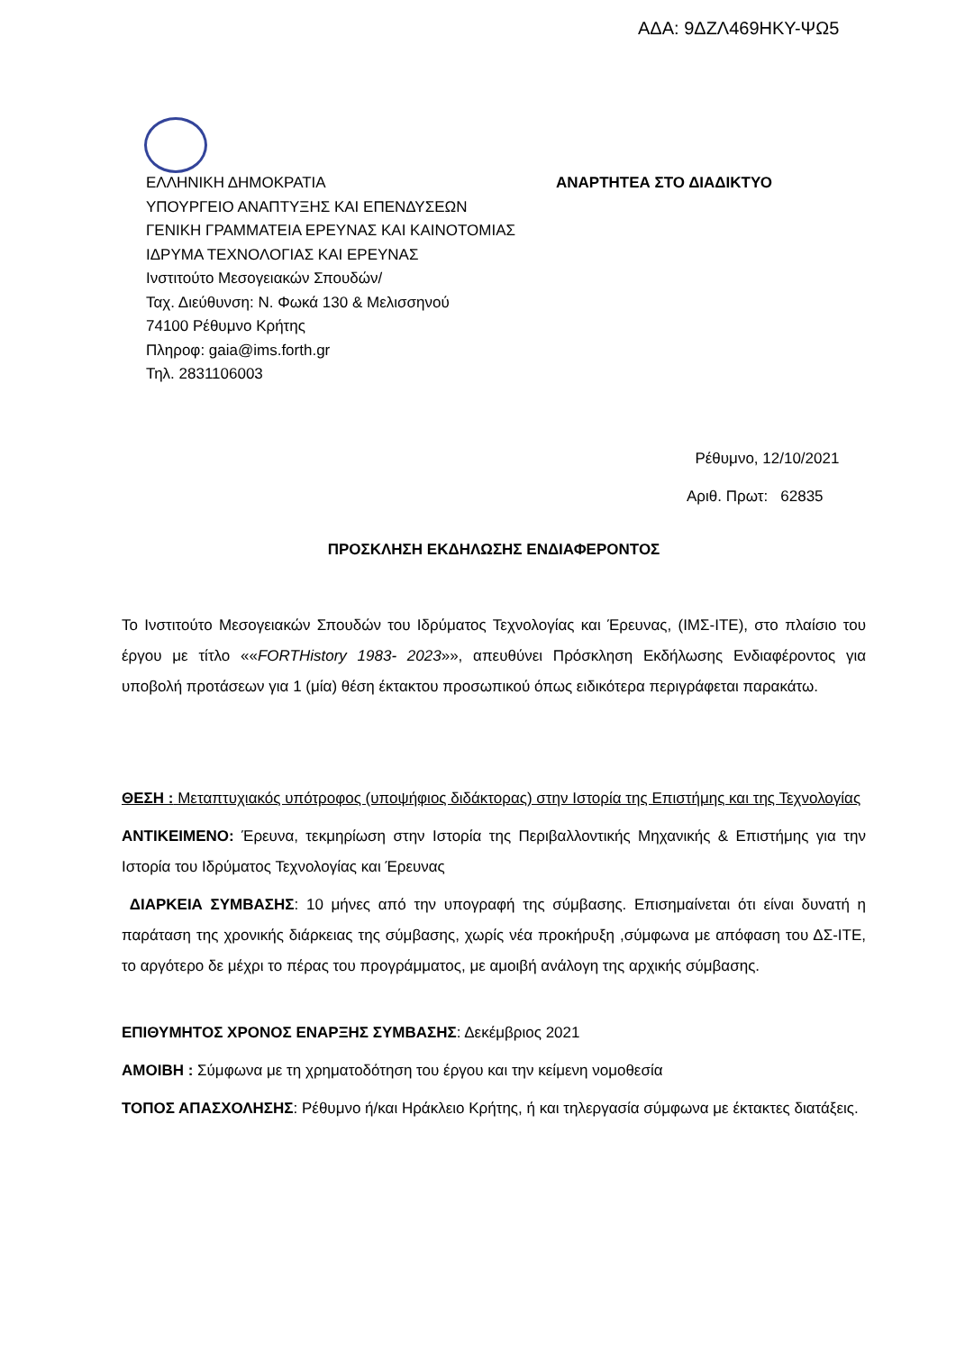ΑΔΑ: 9ΔΖΛ469ΗΚΥ-ΨΩ5
ΕΛΛΗΝΙΚΗ ΔΗΜΟΚΡΑΤΙΑ
ΑΝΑΡΤΗΤΕΑ ΣΤΟ ΔΙΑΔΙΚΤΥΟ
ΥΠΟΥΡΓΕΙΟ ΑΝΑΠΤΥΞΗΣ ΚΑΙ ΕΠΕΝΔΥΣΕΩΝ
ΓΕΝΙΚΗ ΓΡΑΜΜΑΤΕΙΑ ΕΡΕΥΝΑΣ ΚΑΙ ΚΑΙΝΟΤΟΜΙΑΣ
ΙΔΡΥΜΑ ΤΕΧΝΟΛΟΓΙΑΣ ΚΑΙ ΕΡΕΥΝΑΣ
Ινστιτούτο Μεσογειακών Σπουδών/
Ταχ. Διεύθυνση: Ν. Φωκά 130 & Μελισσηνού
74100 Ρέθυμνο Κρήτης
Πληροφ: gaia@ims.forth.gr
Τηλ. 2831106003
Ρέθυμνο, 12/10/2021
Αριθ. Πρωτ: 62835
ΠΡΟΣΚΛΗΣΗ ΕΚΔΗΛΩΣΗΣ ΕΝΔΙΑΦΕΡΟΝΤΟΣ
Το Ινστιτούτο Μεσογειακών Σπουδών του Ιδρύματος Τεχνολογίας και Έρευνας, (ΙΜΣ-ΙΤΕ), στο πλαίσιο του έργου με τίτλο ««FORTHistory 1983- 2023»», απευθύνει Πρόσκληση Εκδήλωσης Ενδιαφέροντος για υποβολή προτάσεων για 1 (μία) θέση έκτακτου προσωπικού όπως ειδικότερα περιγράφεται παρακάτω.
ΘΕΣΗ : Μεταπτυχιακός υπότροφος (υποψήφιος διδάκτορας) στην Ιστορία της Επιστήμης και της Τεχνολογίας
ΑΝΤΙΚΕΙΜΕΝΟ: Έρευνα, τεκμηρίωση στην Ιστορία της Περιβαλλοντικής Μηχανικής & Επιστήμης για την Ιστορία του Ιδρύματος Τεχνολογίας και Έρευνας
ΔΙΑΡΚΕΙΑ ΣΥΜΒΑΣΗΣ: 10 μήνες από την υπογραφή της σύμβασης. Επισημαίνεται ότι είναι δυνατή η παράταση της χρονικής διάρκειας της σύμβασης, χωρίς νέα προκήρυξη ,σύμφωνα με απόφαση του ΔΣ-ΙΤΕ, το αργότερο δε μέχρι το πέρας του προγράμματος, με αμοιβή ανάλογη της αρχικής σύμβασης.
ΕΠΙΘΥΜΗΤΟΣ ΧΡΟΝΟΣ ΕΝΑΡΞΗΣ ΣΥΜΒΑΣΗΣ: Δεκέμβριος 2021
ΑΜΟΙΒΗ : Σύμφωνα με τη χρηματοδότηση του έργου και την κείμενη νομοθεσία
ΤΟΠΟΣ ΑΠΑΣΧΟΛΗΣΗΣ: Ρέθυμνο ή/και Ηράκλειο Κρήτης, ή και τηλεργασία σύμφωνα με έκτακτες διατάξεις.